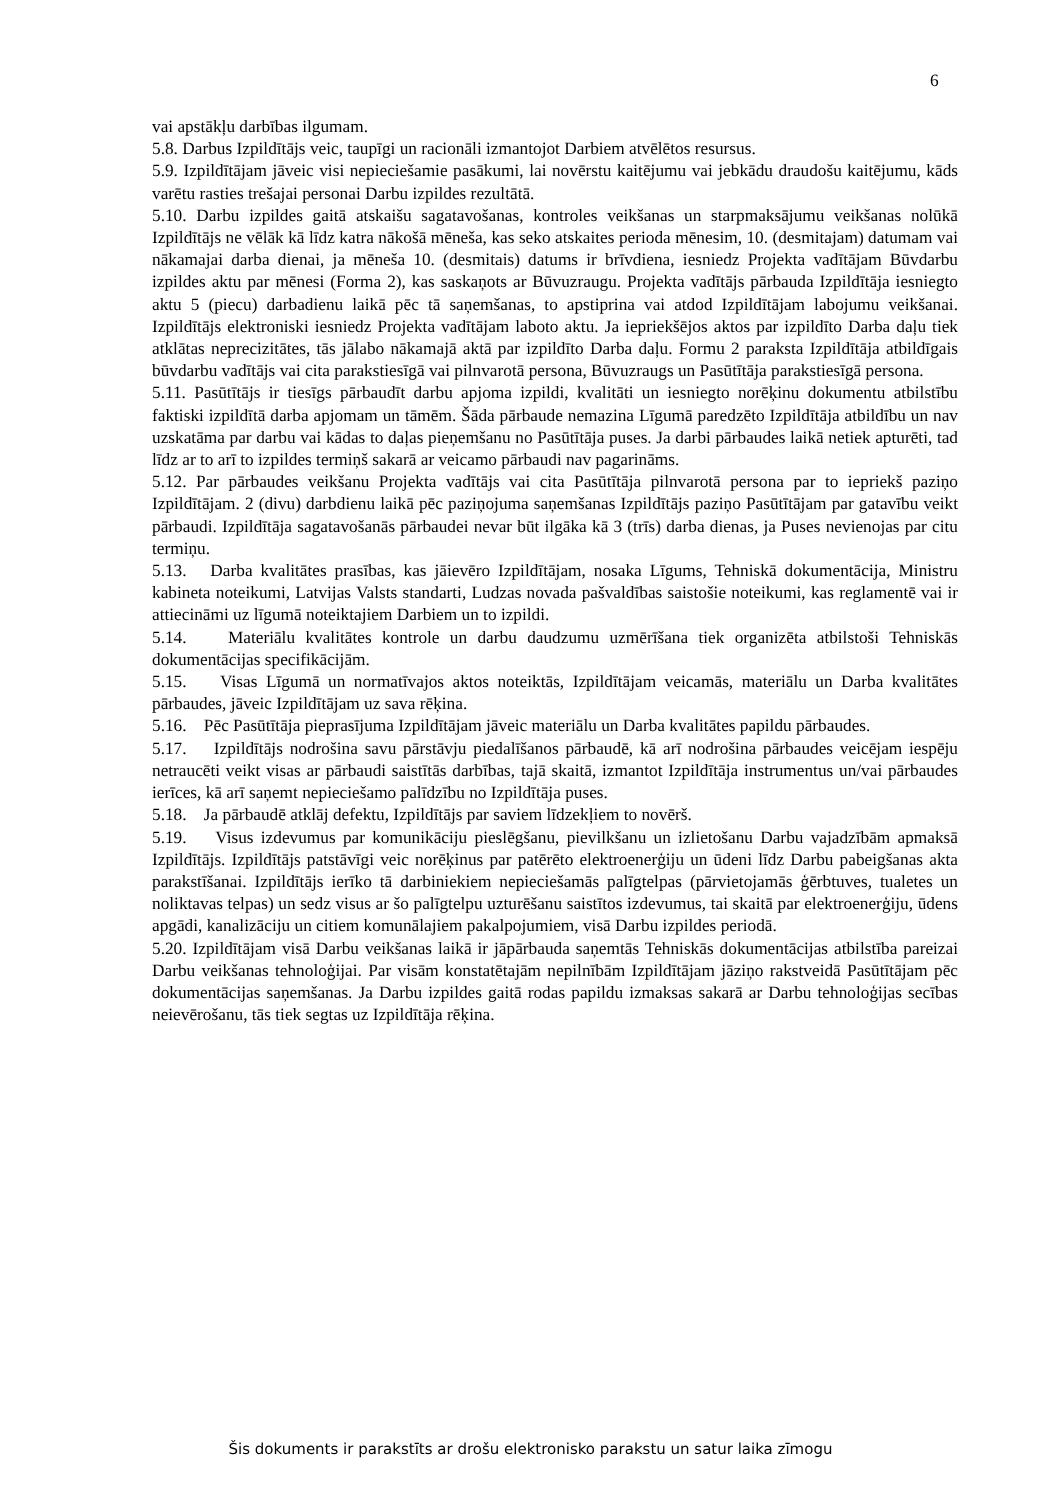6
vai apstākļu darbības ilgumam.
5.8. Darbus Izpildītājs veic, taupīgi un racionāli izmantojot Darbiem atvēlētos resursus.
5.9. Izpildītājam jāveic visi nepieciešamie pasākumi, lai novērstu kaitējumu vai jebkādu draudošu kaitējumu, kāds varētu rasties trešajai personai Darbu izpildes rezultātā.
5.10. Darbu izpildes gaitā atskaišu sagatavošanas, kontroles veikšanas un starpmaksājumu veikšanas nolūkā Izpildītājs ne vēlāk kā līdz katra nākošā mēneša, kas seko atskaites perioda mēnesim, 10. (desmitajam) datumam vai nākamajai darba dienai, ja mēneša 10. (desmitais) datums ir brīvdiena, iesniedz Projekta vadītājam Būvdarbu izpildes aktu par mēnesi (Forma 2), kas saskaņots ar Būvuzraugu. Projekta vadītājs pārbauda Izpildītāja iesniegto aktu 5 (piecu) darbadienu laikā pēc tā saņemšanas, to apstiprina vai atdod Izpildītājam labojumu veikšanai. Izpildītājs elektroniski iesniedz Projekta vadītājam laboto aktu. Ja iepriekšējos aktos par izpildīto Darba daļu tiek atklātas neprecizitātes, tās jālabo nākamajā aktā par izpildīto Darba daļu. Formu 2 paraksta Izpildītāja atbildīgais būvdarbu vadītājs vai cita parakstiesīgā vai pilnvarotā persona, Būvuzraugs un Pasūtītāja parakstiesīgā persona.
5.11. Pasūtītājs ir tiesīgs pārbaudīt darbu apjoma izpildi, kvalitāti un iesniegto norēķinu dokumentu atbilstību faktiski izpildītā darba apjomam un tāmēm. Šāda pārbaude nemazina Līgumā paredzēto Izpildītāja atbildību un nav uzskatāma par darbu vai kādas to daļas pieņemšanu no Pasūtītāja puses. Ja darbi pārbaudes laikā netiek apturēti, tad līdz ar to arī to izpildes termiņš sakarā ar veicamo pārbaudi nav pagarināms.
5.12. Par pārbaudes veikšanu Projekta vadītājs vai cita Pasūtītāja pilnvarotā persona par to iepriekš paziņo Izpildītājam. 2 (divu) darbdienu laikā pēc paziņojuma saņemšanas Izpildītājs paziņo Pasūtītājam par gatavību veikt pārbaudi. Izpildītāja sagatavošanās pārbaudei nevar būt ilgāka kā 3 (trīs) darba dienas, ja Puses nevienojas par citu termiņu.
5.13. Darba kvalitātes prasības, kas jāievēro Izpildītājam, nosaka Līgums, Tehniskā dokumentācija, Ministru kabineta noteikumi, Latvijas Valsts standarti, Ludzas novada pašvaldības saistošie noteikumi, kas reglamentē vai ir attiecināmi uz līgumā noteiktajiem Darbiem un to izpildi.
5.14. Materiālu kvalitātes kontrole un darbu daudzumu uzmērīšana tiek organizēta atbilstoši Tehniskās dokumentācijas specifikācijām.
5.15. Visas Līgumā un normatīvajos aktos noteiktās, Izpildītājam veicamās, materiālu un Darba kvalitātes pārbaudes, jāveic Izpildītājam uz sava rēķina.
5.16. Pēc Pasūtītāja pieprasījuma Izpildītājam jāveic materiālu un Darba kvalitātes papildu pārbaudes.
5.17. Izpildītājs nodrošina savu pārstāvju piedalīšanos pārbaudē, kā arī nodrošina pārbaudes veicējam iespēju netraucēti veikt visas ar pārbaudi saistītās darbības, tajā skaitā, izmantot Izpildītāja instrumentus un/vai pārbaudes ierīces, kā arī saņemt nepieciešamo palīdzību no Izpildītāja puses.
5.18. Ja pārbaudē atklāj defektu, Izpildītājs par saviem līdzekļiem to novērš.
5.19. Visus izdevumus par komunikāciju pieslēgšanu, pievilkšanu un izlietošanu Darbu vajadzībām apmaksā Izpildītājs. Izpildītājs patstāvīgi veic norēķinus par patērēto elektroenerģiju un ūdeni līdz Darbu pabeigšanas akta parakstīšanai. Izpildītājs ierīko tā darbiniekiem nepieciešamās palīgtelpas (pārvietojamās ģērbtuves, tualetes un noliktavas telpas) un sedz visus ar šo palīgtelpu uzturēšanu saistītos izdevumus, tai skaitā par elektroenerģiju, ūdens apgādi, kanalizāciju un citiem komunālajiem pakalpojumiem, visā Darbu izpildes periodā.
5.20. Izpildītājam visā Darbu veikšanas laikā ir jāpārbauda saņemtās Tehniskās dokumentācijas atbilstība pareizai Darbu veikšanas tehnoloģijai. Par visām konstatētajām nepilnībām Izpildītājam jāziņo rakstveidā Pasūtītājam pēc dokumentācijas saņemšanas. Ja Darbu izpildes gaitā rodas papildu izmaksas sakarā ar Darbu tehnoloģijas secības neievērošanu, tās tiek segtas uz Izpildītāja rēķina.
Šis dokuments ir parakstīts ar drošu elektronisko parakstu un satur laika zīmogu